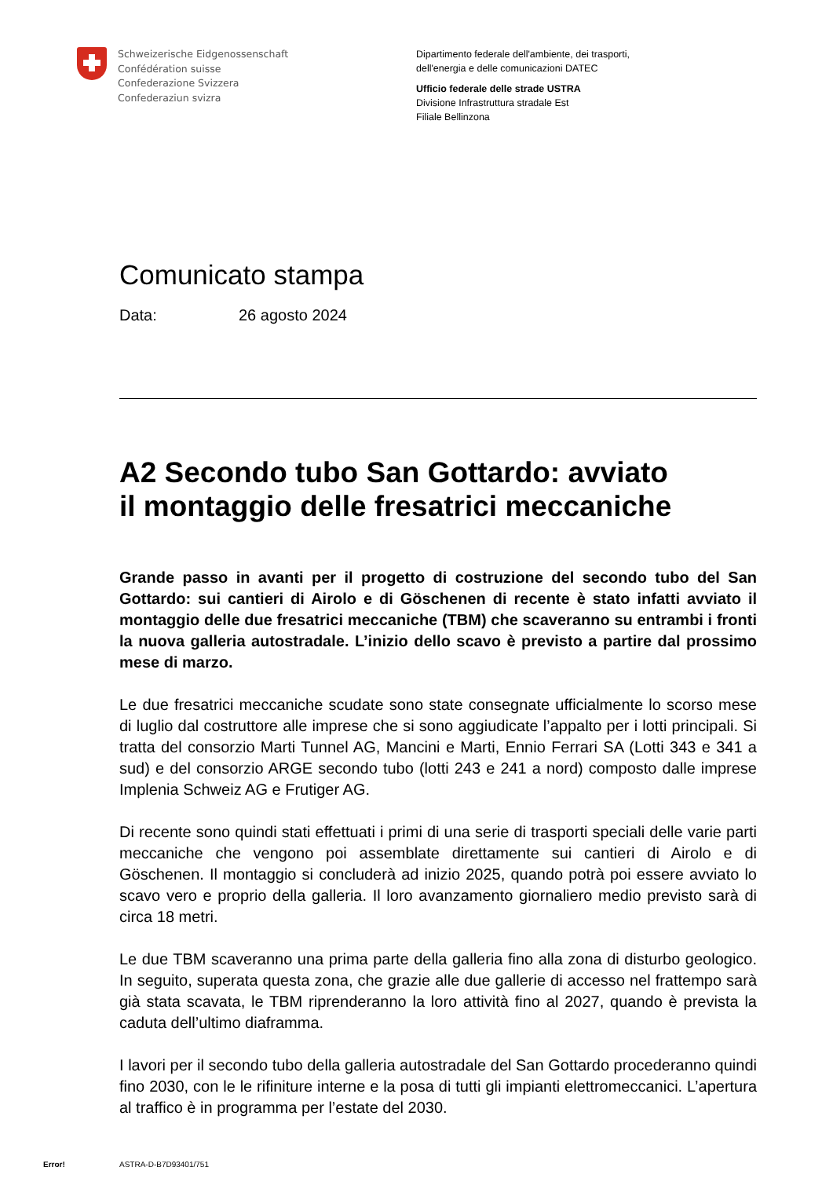Schweizerische Eidgenossenschaft
Confédération suisse
Confederazione Svizzera
Confederaziun svizra
Dipartimento federale dell'ambiente, dei trasporti,
dell'energia e delle comunicazioni DATEC
Ufficio federale delle strade USTRA
Divisione Infrastruttura stradale Est
Filiale Bellinzona
Comunicato stampa
Data: 26 agosto 2024
A2 Secondo tubo San Gottardo: avviato
il montaggio delle fresatrici meccaniche
Grande passo in avanti per il progetto di costruzione del secondo tubo del San Gottardo: sui cantieri di Airolo e di Göschenen di recente è stato infatti avviato il montaggio delle due fresatrici meccaniche (TBM) che scaveranno su entrambi i fronti la nuova galleria autostradale. L’inizio dello scavo è previsto a partire dal prossimo mese di marzo.
Le due fresatrici meccaniche scudate sono state consegnate ufficialmente lo scorso mese di luglio dal costruttore alle imprese che si sono aggiudicate l’appalto per i lotti principali. Si tratta del consorzio Marti Tunnel AG, Mancini e Marti, Ennio Ferrari SA (Lotti 343 e 341 a sud) e del consorzio ARGE secondo tubo (lotti 243 e 241 a nord) composto dalle imprese Implenia Schweiz AG e Frutiger AG.
Di recente sono quindi stati effettuati i primi di una serie di trasporti speciali delle varie parti meccaniche che vengono poi assemblate direttamente sui cantieri di Airolo e di Göschenen. Il montaggio si concluderà ad inizio 2025, quando potrà poi essere avviato lo scavo vero e proprio della galleria. Il loro avanzamento giornaliero medio previsto sarà di circa 18 metri.
Le due TBM scaveranno una prima parte della galleria fino alla zona di disturbo geologico. In seguito, superata questa zona, che grazie alle due gallerie di accesso nel frattempo sarà già stata scavata, le TBM riprenderanno la loro attività fino al 2027, quando è prevista la caduta dell’ultimo diaframma.
I lavori per il secondo tubo della galleria autostradale del San Gottardo procederanno quindi fino 2030, con le le rifiniture interne e la posa di tutti gli impianti elettromeccanici. L’apertura al traffico è in programma per l’estate del 2030.
Error! ASTRA-D-B7D93401/751